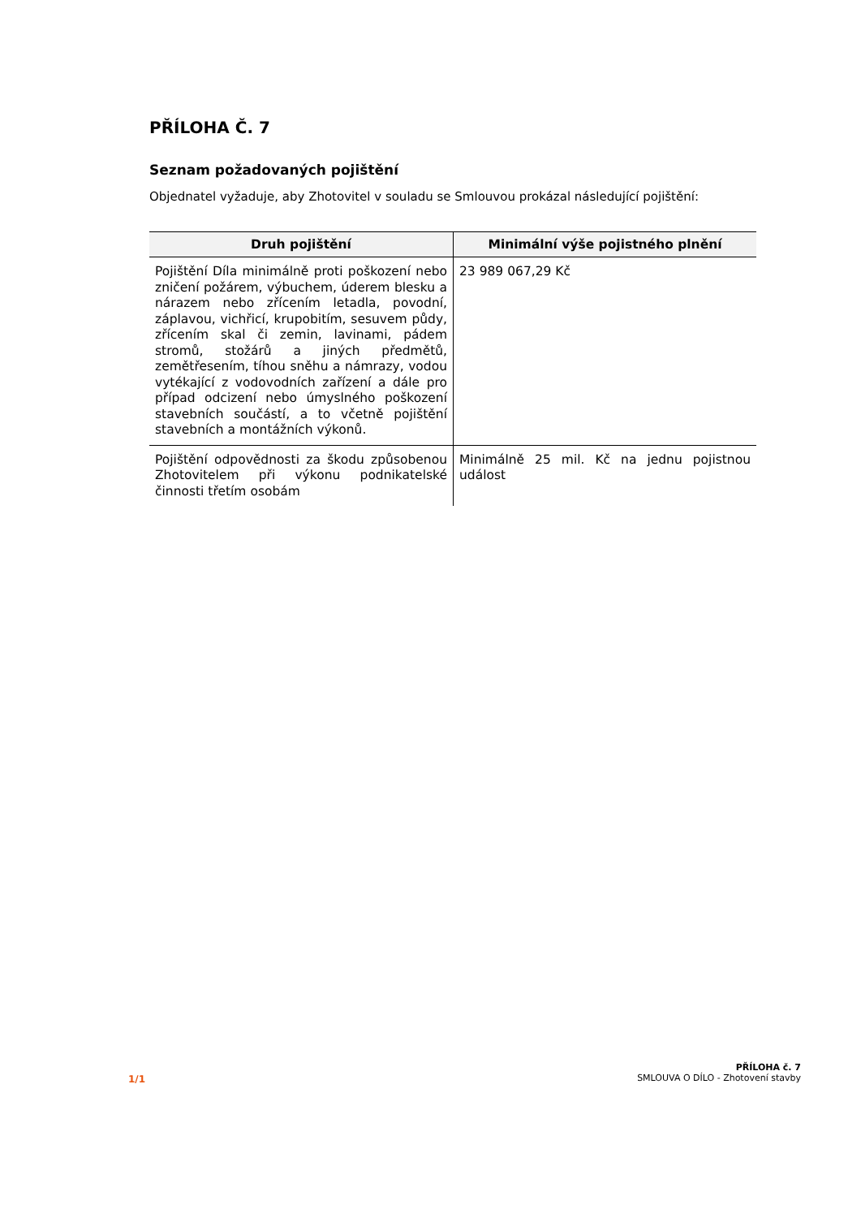PŘÍLOHA Č. 7
Seznam požadovaných pojištění
Objednatel vyžaduje, aby Zhotovitel v souladu se Smlouvou prokázal následující pojištění:
| Druh pojištění | Minimální výše pojistného plnění |
| --- | --- |
| Pojištění Díla minimálně proti poškození nebo zničení požárem, výbuchem, úderem blesku a nárazem nebo zřícením letadla, povodní, záplavou, vichřicí, krupobitím, sesuvem půdy, zřícením skal či zemin, lavinami, pádem stromů, stožárů a jiných předmětů, zemětřesením, tíhou sněhu a námrazy, vodou vytékající z vodovodních zařízení a dále pro případ odcizení nebo úmyslného poškození stavebních součástí, a to včetně pojištění stavebních a montážních výkonů. | 23 989 067,29 Kč |
| Pojištění odpovědnosti za škodu způsobenou Zhotovitelem při výkonu podnikatelské činnosti třetím osobám | Minimálně 25 mil. Kč na jednu pojistnou událost |
1/1
PŘÍLOHA č. 7
SMLOUVA O DÍLO - Zhotovení stavby